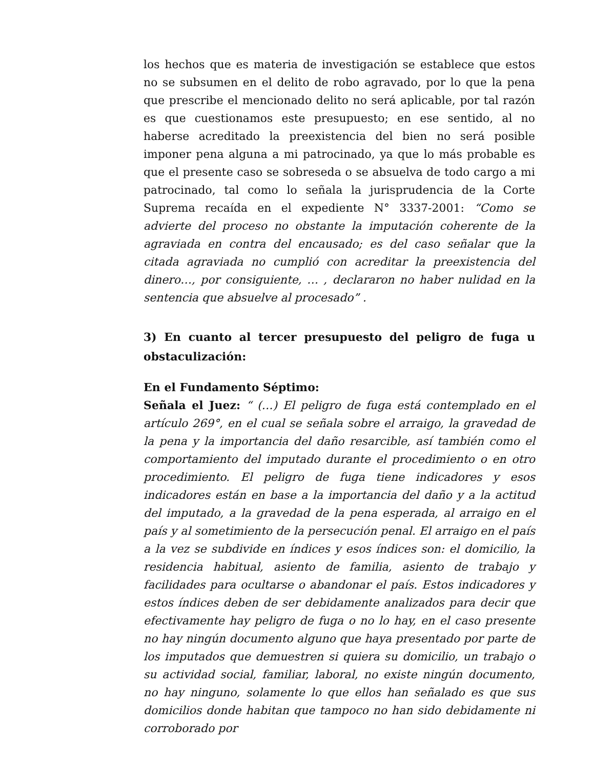los hechos que es materia de investigación se establece que estos no se subsumen en el delito de robo agravado, por lo que la pena que prescribe el mencionado delito no será aplicable, por tal razón es que cuestionamos este presupuesto; en ese sentido, al no haberse acreditado la preexistencia del bien no será posible imponer pena alguna a mi patrocinado, ya que lo más probable es que el presente caso se sobreseda o se absuelva de todo cargo a mi patrocinado, tal como lo señala la jurisprudencia de la Corte Suprema recaída en el expediente N° 3337-2001: “Como se advierte del proceso no obstante la imputación coherente de la agraviada en contra del encausado; es del caso señalar que la citada agraviada no cumplió con acreditar la preexistencia del dinero…, por consiguiente, … , declararon no haber nulidad en la sentencia que absuelve al procesado” .
3) En cuanto al tercer presupuesto del peligro de fuga u obstaculización:
En el Fundamento Séptimo:
Señala el Juez: “ (…) El peligro de fuga está contemplado en el artículo 269°, en el cual se señala sobre el arraigo, la gravedad de la pena y la importancia del daño resarcible, así también como el comportamiento del imputado durante el procedimiento o en otro procedimiento. El peligro de fuga tiene indicadores y esos indicadores están en base a la importancia del daño y a la actitud del imputado, a la gravedad de la pena esperada, al arraigo en el país y al sometimiento de la persecución penal. El arraigo en el país a la vez se subdivide en índices y esos índices son: el domicilio, la residencia habitual, asiento de familia, asiento de trabajo y facilidades para ocultarse o abandonar el país. Estos indicadores y estos índices deben de ser debidamente analizados para decir que efectivamente hay peligro de fuga o no lo hay, en el caso presente no hay ningún documento alguno que haya presentado por parte de los imputados que demuestren si quiera su domicilio, un trabajo o su actividad social, familiar, laboral, no existe ningún documento, no hay ninguno, solamente lo que ellos han señalado es que sus domicilios donde habitan que tampoco no han sido debidamente ni corroborado por